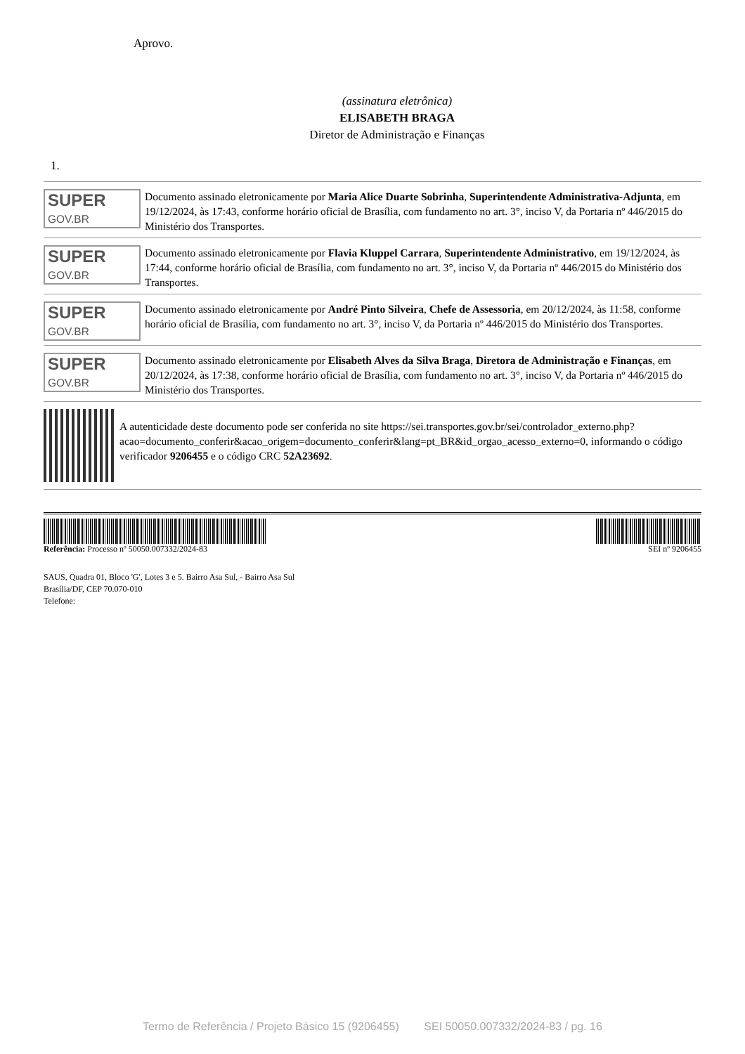Aprovo.
(assinatura eletrônica)
ELISABETH BRAGA
Diretor de Administração e Finanças
1.
SUPER
GOV.BR
Documento assinado eletronicamente por Maria Alice Duarte Sobrinha, Superintendente Administrativa-Adjunta, em 19/12/2024, às 17:43, conforme horário oficial de Brasília, com fundamento no art. 3°, inciso V, da Portaria nº 446/2015 do Ministério dos Transportes.
SUPER
GOV.BR
Documento assinado eletronicamente por Flavia Kluppel Carrara, Superintendente Administrativo, em 19/12/2024, às 17:44, conforme horário oficial de Brasília, com fundamento no art. 3°, inciso V, da Portaria nº 446/2015 do Ministério dos Transportes.
SUPER
GOV.BR
Documento assinado eletronicamente por André Pinto Silveira, Chefe de Assessoria, em 20/12/2024, às 11:58, conforme horário oficial de Brasília, com fundamento no art. 3°, inciso V, da Portaria nº 446/2015 do Ministério dos Transportes.
SUPER
GOV.BR
Documento assinado eletronicamente por Elisabeth Alves da Silva Braga, Diretora de Administração e Finanças, em 20/12/2024, às 17:38, conforme horário oficial de Brasília, com fundamento no art. 3°, inciso V, da Portaria nº 446/2015 do Ministério dos Transportes.
A autenticidade deste documento pode ser conferida no site https://sei.transportes.gov.br/sei/controlador_externo.php?
acao=documento_conferir&acao_origem=documento_conferir&lang=pt_BR&id_orgao_acesso_externo=0, informando o código verificador 9206455 e o código CRC 52A23692.
Referência: Processo nº 50050.007332/2024-83
SEI nº 9206455
SAUS, Quadra 01, Bloco 'G', Lotes 3 e 5. Bairro Asa Sul, - Bairro Asa Sul
Brasília/DF, CEP 70.070-010
Telefone:
Termo de Referência / Projeto Básico 15 (9206455) SEI 50050.007332/2024-83 / pg. 16